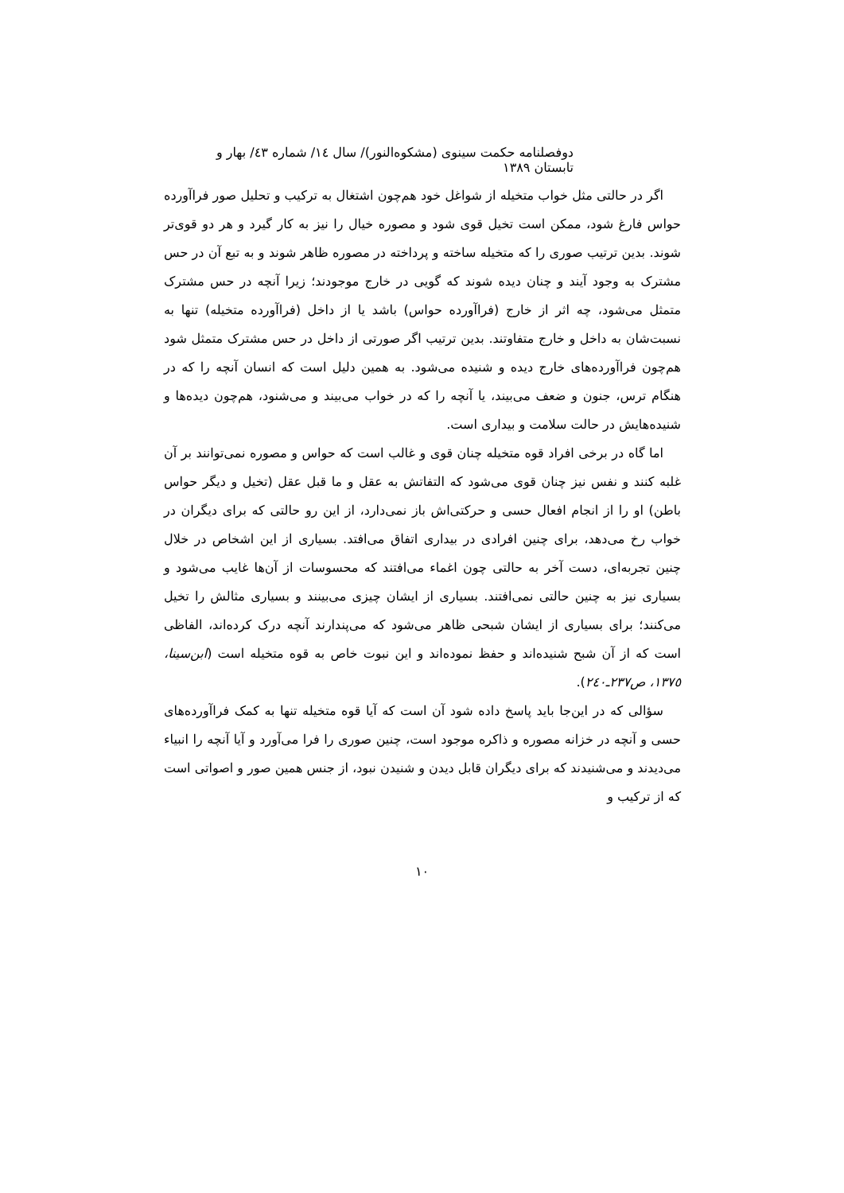دوفصلنامه حکمت سینوی (مشکوه‌النور)/ سال ١٤/ شماره ٤٣/ بهار و تابستان ١٣٨٩
اگر در حالتی مثل خواب متخیله از شواغل خود هم‌چون اشتغال به ترکیب و تحلیل صور فراآورده حواس فارغ شود، ممکن است تخیل قوی شود و مصوره خیال را نیز به کار گیرد و هر دو قوی‌تر شوند. بدین ترتیب صوری را که متخیله ساخته و پرداخته در مصوره ظاهر شوند و به تبع آن در حس مشترک به وجود آیند و چنان دیده شوند که گویی در خارج موجودند؛ زیرا آنچه در حس مشترک متمثل می‌شود، چه اثر از خارج (فراآورده حواس) باشد یا از داخل (فراآورده متخیله) تنها به نسبت‌شان به داخل و خارج متفاوتند. بدین ترتیب اگر صورتی از داخل در حس مشترک متمثل شود هم‌چون فراآورده‌های خارج دیده و شنیده می‌شود. به همین دلیل است که انسان آنچه را که در هنگام ترس، جنون و ضعف می‌بیند، یا آنچه را که در خواب می‌بیند و می‌شنود، هم‌چون دیده‌ها و شنیده‌هایش در حالت سلامت و بیداری است.
اما گاه در برخی افراد قوه متخیله چنان قوی و غالب است که حواس و مصوره نمی‌توانند بر آن غلبه کنند و نفس نیز چنان قوی می‌شود که التفاتش به عقل و ما قبل عقل (تخیل و دیگر حواس باطن) او را از انجام افعال حسی و حرکتی‌اش باز نمی‌دارد، از این رو حالتی که برای دیگران در خواب رخ می‌دهد، برای چنین افرادی در بیداری اتفاق می‌افتد. بسیاری از این اشخاص در خلال چنین تجربه‌ای، دست آخر به حالتی چون اغماء می‌افتند که محسوسات از آن‌ها غایب می‌شود و بسیاری نیز به چنین حالتی نمی‌افتند. بسیاری از ایشان چیزی می‌بینند و بسیاری مثالش را تخیل می‌کنند؛ برای بسیاری از ایشان شبحی ظاهر می‌شود که می‌پندارند آنچه درک کرده‌اند، الفاظی است که از آن شبح شنیده‌اند و حفظ نموده‌اند و این نبوت خاص به قوه متخیله است (ابن‌سینا، ١٣٧٥، ص٢٣٧ـ٢٤٠).
سؤالی که در این‌جا باید پاسخ داده شود آن است که آیا قوه متخیله تنها به کمک فراآورده‌های حسی و آنچه در خزانه مصوره و ذاکره موجود است، چنین صوری را فرا می‌آورد و آیا آنچه را انبیاء می‌دیدند و می‌شنیدند که برای دیگران قابل دیدن و شنیدن نبود، از جنس همین صور و اصواتی است که از ترکیب و
١٠